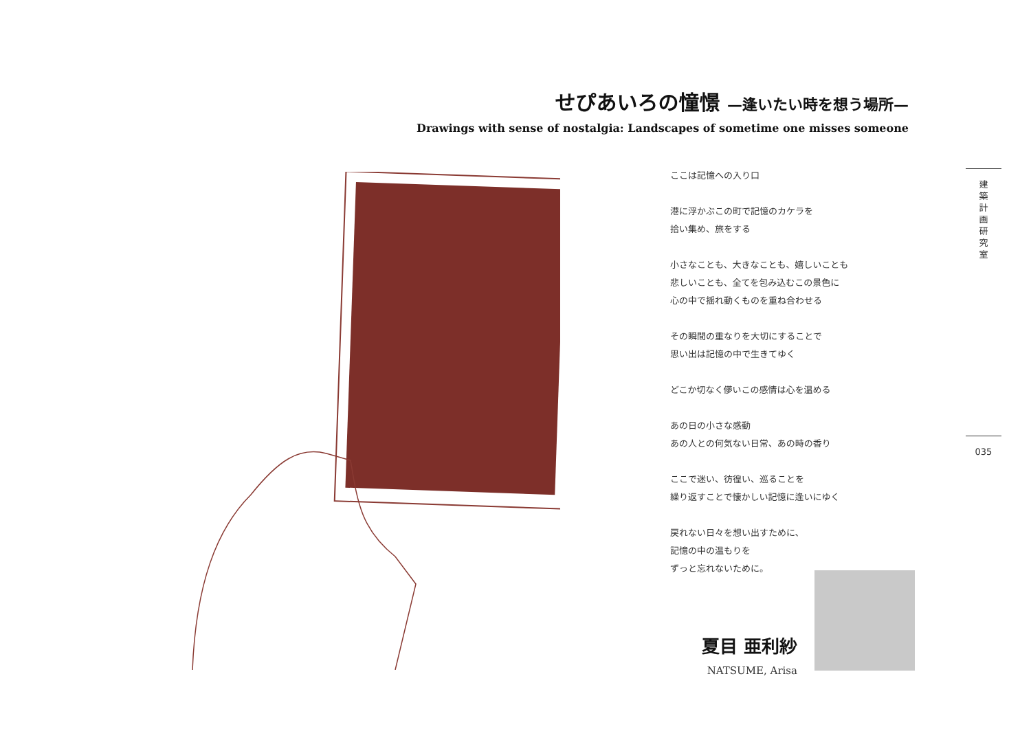せぴあいろの憧憬 —逢いたい時を想う場所—
Drawings with sense of nostalgia: Landscapes of sometime one misses someone
ここは記憶への入り口
港に浮かぶこの町で記憶のカケラを
拾い集め、旅をする
小さなことも、大きなことも、嬉しいことも
悲しいことも、全てを包み込むこの景色に
心の中で揺れ動くものを重ね合わせる
その瞬間の重なりを大切にすることで
思い出は記憶の中で生きてゆく
どこか切なく儚いこの感情は心を温める
あの日の小さな感動
あの人との何気ない日常、あの時の香り
ここで迷い、彷徨い、巡ることを
繰り返すことで懐かしい記憶に逢いにゆく
戻れない日々を想い出すために、
記憶の中の温もりを
ずっと忘れないために。
建
築
計
画
研
究
室
035
夏目 亜利紗
NATSUME, Arisa